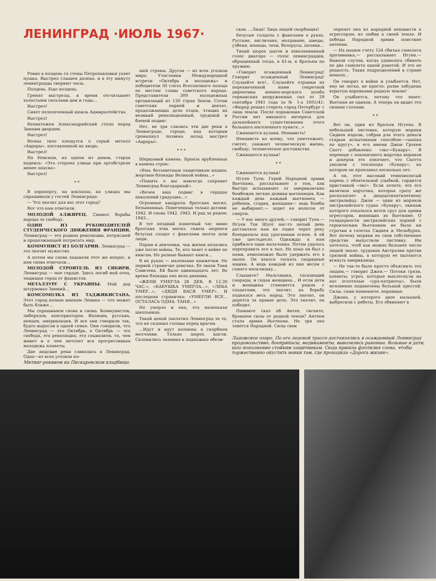ЛЕНИНГРАД ·ИЮЛЬ 1967·
Ровно в полдень со стены Петропавловки ухает пушка. Выстрел слышен далеко, и в эту минуту ленинградцы сверяют часы.
Полдень. Еще полдень.
Гремят выстрелы, и время отсчитывает холостыми гильзами дни и годы...
Выстрел!
Сияет позолоченный шпиль Адмиралтейства.
Выстрел!
Безмятежен Александрийский столп перед Зимним дворцом.
Выстрел!
Волны тихо плещутся о серый металл «Авроры», поставленной на якорь.
Выстрел!
На Невском, на одном из домов, старая надпись: «Эта сторона улицы при артобстреле менее опасна».
Выстрел!
* *
В аэропорту, на вокзалах, на улицах мы спрашивали у гостей Ленинграда:
— Что значит для вас этот город?
Вот что нам ответили.
МОЛОДОЙ АЛЖИРЕЦ. Символ борьбы народа за свободу.
ОДИН ИЗ РУКОВОДИТЕЛЕЙ СТУДЕНЧЕСКОГО ДВИЖЕНИЯ ФРАНЦИИ. Ленинград — это родина революции, потрясшей и продолжающей потрясать мир.
КОММУНИСТ ИЗ БОЛГАРИИ. Ленинград — это значит мужество.
А потом мы снова задавали этот же вопрос, и нам снова отвечали...
МОЛОДОЙ СТРОИТЕЛЬ ИЗ СИБИРИ. Ленинград — мое сердце. Здесь погиб мой отец, защищая город от фашистов.
МЕТАЛЛУРГ С УКРАИНЫ. Мой дед штурмовал Зимний...
КОМСОМОЛКА ИЗ ТАДЖИКИСТАНА. Этот город назван именем Ленина — что может быть ближе...
Мы спрашиваем снова и снова. Коммунистов, либералов, консерваторов. Японцев, русских, немцев, американцев. И все они говорили так, будто выросли в одной семье. Они говорили, что Ленинград — это Октябрь, а Октябрь — это свобода, это революция, это социализм, то, чем живет и о чем мечтает вся прогрессивная молодежь планеты.
Две людские реки сливались в Ленинград. Одна—из всех уголков на-
шей страны. Другая — из всех уголков мира. Участники Международной встречи «Октябрь и молодежь» и победители III слета Всесоюзного похода по местам славы советского народа. Представители 300 молодежных организаций из 120 стран Земли. Сотни советских парней и девчат, продолжающих дело отцов, чтящих их великий революционный, трудовой и боевой подвиг.
Нет, не зря слились эти две реки в Ленинграде, городе, над которым громыхнул полвека назад выстрел «Авроры».
* * *
Шершавый камень. Бронза врубленных в камень строк:
«Вам, беззаветным защитникам нашим, жертвам блокады Великой войны...»
«Память о вас навсегда сохранит Ленинград благодарный».
«Вечен ваш подвиг в сердцах поколений грядущих...»
Огромные квадраты братских могил. Безымянных. Помеченных только датами: 1942. И снова 1942. 1943. И ряд за рядом: 1943...
В тот поздний памятный час мимо братских этих могил, сквозь шеренги безусых солдат с факелами молча шли люди.
Парни и девчонки, чьи жизни начались уже после войны. Те, кто знает о войне по книгам. Но разные бывают книги...
В их руках — маленькие книжечки. На первой страничке девочка. Ее звали Таня Савичева. Ей было одиннадцать лет. Во время блокады она вела дневник.
«ЖЕНЯ УМЕРЛА 28 ДЕК. В 12.30 ЧАС.», «БАБУШКА УМЕРЛА...», «ЛЕКА УМЕР...», «ДЯДЯ ВАСЯ УМЕР». И последняя страничка: «УМЕРЛИ ВСЕ... ОСТАЛАСЬ ОДНА. ТАНЯ...»
Но умерла и она, эта маленькая школьница.
Такой ценой заплатил Ленинград за то, что не склонил головы перед врагом.
...Идут и идут колонны в скорбном молчании. Только шорох шагов. Склонились знамена к подножию обели-
сков. ...Лица! Лица людей скорбящих!
Безусые солдаты с факелами в руках. Русские, англичане, молдаване, шведы, узбеки, японцы, чехи, белорусы, поляки...
Тихий шорох шагов и взволнованный голос диктора — голос ленинградцев, обращенный тогда, в 41-м, к братьям по оружию.
«Говорит осажденный Ленинград! Говорит осажденный Ленинград! Слушайте все!.. Слушайте отрывки из перехваченной нами секретной директивы военно-морского штаба германских вооруженных сил от 29 сентября 1941 года за № 1-а 1601/41: «Фюрер решил стереть город Петербург с лица земли. После поражения Советской России нет никакого интереса для дальнейшего существования этого большого населенного пункта...»
Сжимаются кулаки. Ненависть!
Ненависть ко всему, что уничтожает, гнетет, унижает человеческую жизнь, свободу, человеческое достоинство.
Сжимаются кулаки!
* *
Сжимаются кулаки!
Нгуен Туен, Герой Народной армии Вьетнама, рассказывает о том, как быстро вспыхивают от американских бомбежек легкие домики вьетнамцев. Как каждый день каждый вьетнамец — ребенок, старик, женщина— ведь бомбы не выбирают,— ходит на волосок от смерти.
— У нас много друзей,— говорит Туен.— Нгуен Тхи Шуот нас-то целый день доставляла нам на лодке через реку боеприпасы под ураганным огнем. А ей уже шестьдесят. Однажды к нам прибился один мальчонка. Потом удалось переправить его в тыл. Но пока он был с нами, невозможно было удержать его в окопе. Он взялся таскать снарядные ящики. А ведь каждый из них весом с самого мальчишку...
Слышите? Мальчишка, таскающий снаряды, и седая женщина... И если дети и женщины становятся рядом с солдатами, это значит, на борьбу поднялся весь народ. Это значит, он дерется за правое дело. Это значит, он победит.
Помните сказ об Антее, гиганте, бравшем силы от родной земли? Антеем стала армия Вьетнама. Не зря она зовется Народной. Силы свои
черпает она из народной ненависти к агрессорам, из любви к своей земле. И победы Народной армии поистине антеевы.
— На нашем счету 124 сбитых самолета противника,— рассказывает Нгуен.— Бывали случаи, когда удавалось сбивать по два самолета одной ракетой. И это не редкость. Таких подразделений в стране немало...
Он говорит о войне и улыбается. Нет, ему не легко, не просто: разве забудешь взрытую воронками родную землю!
Он улыбается, потому что знает: Вьетнам не одинок. А теперь он видит это своими глазами.
* *
Вот он, один из братьев Нгуена. В небольшой листовке, которую моряки Сиднея издали, собрав для этого деньги старым испытанным способом—«шапка по кругу», в его имени Джон Грэхем Скотт добавлено: «экс-«Бунару». В переводе с лаконичного жаргона моряков и докеров это означает, что Скотта уволили с теплохода «Бунару», на котором он проплавал несколько лет.
А он, этот высокий темноволосый парень с обаятельной улыбкой, гордится приставкой «экс». Если хотите, это его визитная карточка, которая сразу же располагает к двадцатипятилетнему австралийцу. Джон — один из моряков австралийского судна «Бунару», экипаж которого отказался везти груз для армии агрессоров, воюющих во Вьетнаме. О солидарности австралийских парней с героическим Вьетнамом не было ни строчки в газетах Сиднея и Мельбурна. Вот почему моряки на свои собственные средства выпустили листовку. Им хотелось, чтоб как можно большее число людей знало: трудовая Австралия против грязной войны, в которую ее пытаются втянуть американцы.
— Не так-то было просто объяснить это людям,— говорит Джон.— Потоки грязи, клеветы, угроз, которые выплеснули на нас оголтелые «ура-патриоты», были мгновенно подхвачены большой прессой. Силы, сами понимаете, неравные.
Джона, у которого двое малышей, выбросили с работы. Его обвиняют в
Митинг-реквием на Пискаревском кладбище.
Ладожское озеро. По его ледовой трассе доставлялись в осажденный Ленинград продовольствие, боеприпасы, медикаменты, вывозились раненые, больные и дети, шло пополнение стойким защитникам. Сюда пришла флотилия слева, чтобы торжественно опустить венки там, где проходила «Дорога жизни».